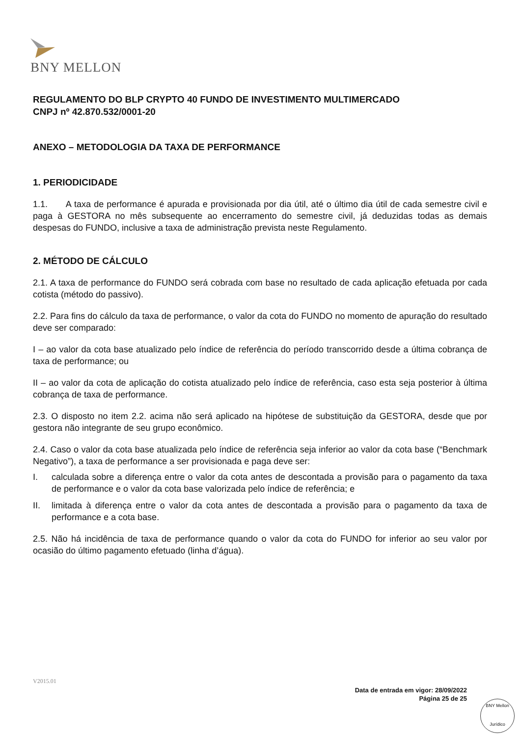BNY MELLON
REGULAMENTO DO BLP CRYPTO 40 FUNDO DE INVESTIMENTO MULTIMERCADO
CNPJ nº 42.870.532/0001-20
ANEXO – METODOLOGIA DA TAXA DE PERFORMANCE
1. PERIODICIDADE
1.1. A taxa de performance é apurada e provisionada por dia útil, até o último dia útil de cada semestre civil e paga à GESTORA no mês subsequente ao encerramento do semestre civil, já deduzidas todas as demais despesas do FUNDO, inclusive a taxa de administração prevista neste Regulamento.
2. MÉTODO DE CÁLCULO
2.1. A taxa de performance do FUNDO será cobrada com base no resultado de cada aplicação efetuada por cada cotista (método do passivo).
2.2. Para fins do cálculo da taxa de performance, o valor da cota do FUNDO no momento de apuração do resultado deve ser comparado:
I – ao valor da cota base atualizado pelo índice de referência do período transcorrido desde a última cobrança de taxa de performance; ou
II – ao valor da cota de aplicação do cotista atualizado pelo índice de referência, caso esta seja posterior à última cobrança de taxa de performance.
2.3. O disposto no item 2.2. acima não será aplicado na hipótese de substituição da GESTORA, desde que por gestora não integrante de seu grupo econômico.
2.4. Caso o valor da cota base atualizada pelo índice de referência seja inferior ao valor da cota base (“Benchmark Negativo”), a taxa de performance a ser provisionada e paga deve ser:
I. calculada sobre a diferença entre o valor da cota antes de descontada a provisão para o pagamento da taxa de performance e o valor da cota base valorizada pelo índice de referência; e
II. limitada à diferença entre o valor da cota antes de descontada a provisão para o pagamento da taxa de performance e a cota base.
2.5. Não há incidência de taxa de performance quando o valor da cota do FUNDO for inferior ao seu valor por ocasião do último pagamento efetuado (linha d’água).
V2015.01
Data de entrada em vigor: 28/09/2022
Página 25 de 25
BNY Mellon
Jurídico